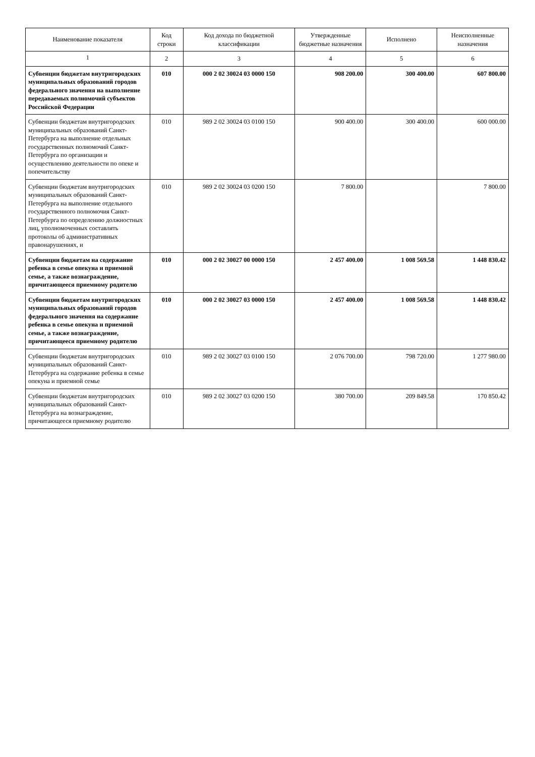| Наименование показателя | Код строки | Код дохода по бюджетной классификации | Утвержденные бюджетные назначения | Исполнено | Неисполненные назначения |
| --- | --- | --- | --- | --- | --- |
| 1 | 2 | 3 | 4 | 5 | 6 |
| Субвенции бюджетам внутригородских муниципальных образований городов федерального значения на выполнение передаваемых полномочий субъектов Российской Федерации | 010 | 000 2 02 30024 03 0000 150 | 908 200.00 | 300 400.00 | 607 800.00 |
| Субвенции бюджетам внутригородских муниципальных образований Санкт-Петербурга на выполнение отдельных государственных полномочий Санкт-Петербурга по организации и осуществлению деятельности по опеке и попечительству | 010 | 989 2 02 30024 03 0100 150 | 900 400.00 | 300 400.00 | 600 000.00 |
| Субвенции бюджетам внутригородских муниципальных образований Санкт-Петербурга на выполнение отдельного государственного полномочия Санкт-Петербурга по определению должностных лиц, уполномоченных составлять протоколы об административных правонарушениях, и | 010 | 989 2 02 30024 03 0200 150 | 7 800.00 | | 7 800.00 |
| Субвенции бюджетам на содержание ребенка в семье опекуна и приемной семье, а также вознаграждение, причитающееся приемному родителю | 010 | 000 2 02 30027 00 0000 150 | 2 457 400.00 | 1 008 569.58 | 1 448 830.42 |
| Субвенции бюджетам внутригородских муниципальных образований городов федерального значения на содержание ребенка в семье опекуна и приемной семье, а также вознаграждение, причитающееся приемному родителю | 010 | 000 2 02 30027 03 0000 150 | 2 457 400.00 | 1 008 569.58 | 1 448 830.42 |
| Субвенции бюджетам внутригородских муниципальных образований Санкт-Петербурга на содержание ребенка в семье опекуна и приемной семье | 010 | 989 2 02 30027 03 0100 150 | 2 076 700.00 | 798 720.00 | 1 277 980.00 |
| Субвенции бюджетам внутригородских муниципальных образований Санкт-Петербурга на вознаграждение, причитающееся приемному родителю | 010 | 989 2 02 30027 03 0200 150 | 380 700.00 | 209 849.58 | 170 850.42 |